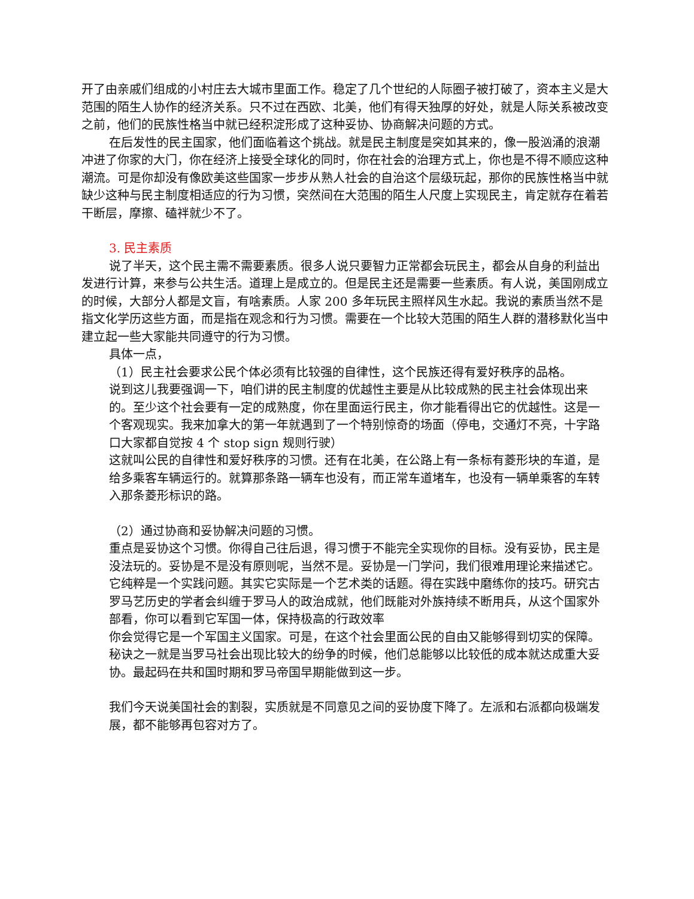开了由亲戚们组成的小村庄去大城市里面工作。稳定了几个世纪的人际圈子被打破了，资本主义是大范围的陌生人协作的经济关系。只不过在西欧、北美，他们有得天独厚的好处，就是人际关系被改变之前，他们的民族性格当中就已经积淀形成了这种妥协、协商解决问题的方式。
在后发性的民主国家，他们面临着这个挑战。就是民主制度是突如其来的，像一股汹涌的浪潮冲进了你家的大门，你在经济上接受全球化的同时，你在社会的治理方式上，你也是不得不顺应这种潮流。可是你却没有像欧美这些国家一步步从熟人社会的自治这个层级玩起，那你的民族性格当中就缺少这种与民主制度相适应的行为习惯，突然间在大范围的陌生人尺度上实现民主，肯定就存在着若干断层，摩擦、磕袢就少不了。
3. 民主素质
说了半天，这个民主需不需要素质。很多人说只要智力正常都会玩民主，都会从自身的利益出发进行计算，来参与公共生活。道理上是成立的。但是民主还是需要一些素质。有人说，美国刚成立的时候，大部分人都是文盲，有啥素质。人家 200 多年玩民主照样风生水起。我说的素质当然不是指文化学历这些方面，而是指在观念和行为习惯。需要在一个比较大范围的陌生人群的潜移默化当中建立起一些大家能共同遵守的行为习惯。
具体一点，
（1）民主社会要求公民个体必须有比较强的自律性，这个民族还得有爱好秩序的品格。
说到这儿我要强调一下，咱们讲的民主制度的优越性主要是从比较成熟的民主社会体现出来的。至少这个社会要有一定的成熟度，你在里面运行民主，你才能看得出它的优越性。这是一个客观现实。我来加拿大的第一年就遇到了一个特别惊奇的场面（停电，交通灯不亮，十字路口大家都自觉按 4 个 stop sign 规则行驶）
这就叫公民的自律性和爱好秩序的习惯。还有在北美，在公路上有一条标有菱形块的车道，是给多乘客车辆运行的。就算那条路一辆车也没有，而正常车道堵车，也没有一辆单乘客的车转入那条菱形标识的路。
（2）通过协商和妥协解决问题的习惯。
重点是妥协这个习惯。你得自己往后退，得习惯于不能完全实现你的目标。没有妥协，民主是没法玩的。妥协是不是没有原则呢，当然不是。妥协是一门学问，我们很难用理论来描述它。它纯粹是一个实践问题。其实它实际是一个艺术类的话题。得在实践中磨练你的技巧。研究古罗马艺历史的学者会纠缠于罗马人的政治成就，他们既能对外族持续不断用兵，从这个国家外部看，你可以看到它军国一体，保持极高的行政效率
你会觉得它是一个军国主义国家。可是，在这个社会里面公民的自由又能够得到切实的保障。秘诀之一就是当罗马社会出现比较大的纷争的时候，他们总能够以比较低的成本就达成重大妥协。最起码在共和国时期和罗马帝国早期能做到这一步。
我们今天说美国社会的割裂，实质就是不同意见之间的妥协度下降了。左派和右派都向极端发展，都不能够再包容对方了。